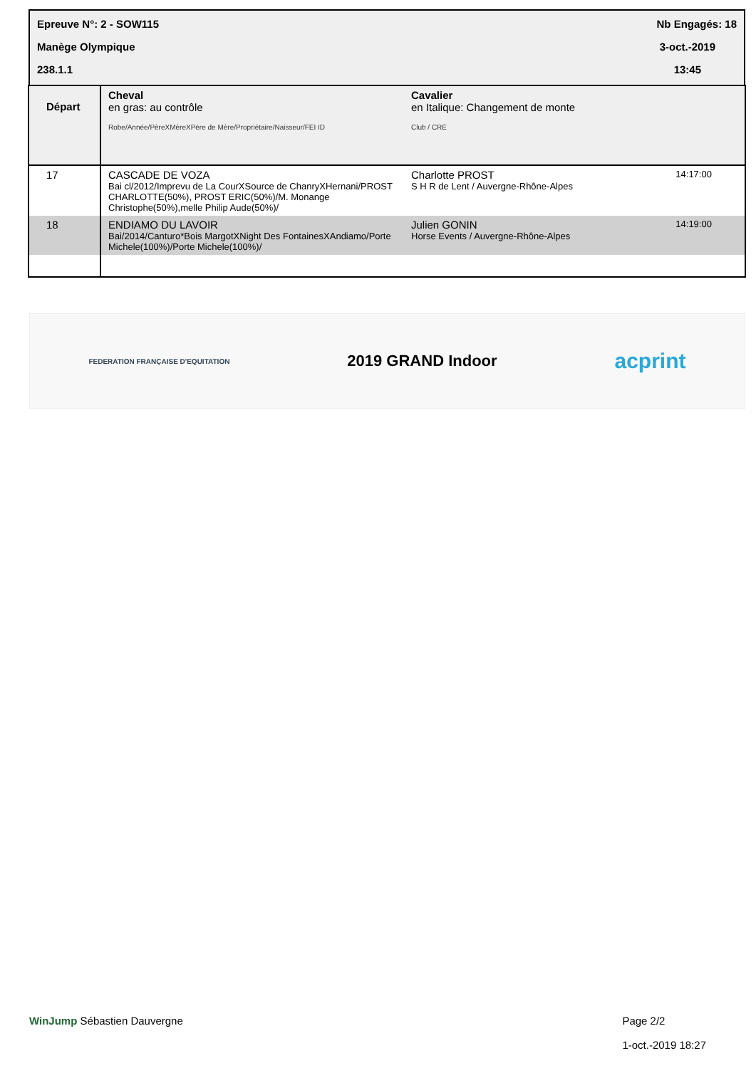Epreuve N°: 2 - SOW115 Nb Engagés: 18
Manège Olympique 3-oct.-2019
238.1.1 13:45
| Départ | Cheval en gras: au contrôle Robe/Année/PèreXMèreXPère de Mère/Propriétaire/Naisseur/FEI ID | Cavalier en Italique: Changement de monte Club / CRE | |
| 17 | CASCADE DE VOZA Bai cl/2012/Imprevu de La CourXSource de ChanryXHernani/PROST CHARLOTTE(50%), PROST ERIC(50%)/M. Monange Christophe(50%),melle Philip Aude(50%)/ | Charlotte PROST S H R de Lent / Auvergne-Rhône-Alpes | 14:17:00 |
| 18 | ENDIAMO DU LAVOIR Bai/2014/Canturo*Bois MargotXNight Des FontainesXAndiamo/Porte Michele(100%)/Porte Michele(100%)/ | Julien GONIN Horse Events / Auvergne-Rhône-Alpes | 14:19:00 |
FEDERATION FRANÇAISE D'EQUITATION 2019 GRAND Indoor acprint
WinJump Sébastien Dauvergne Page 2/2
1-oct.-2019 18:27